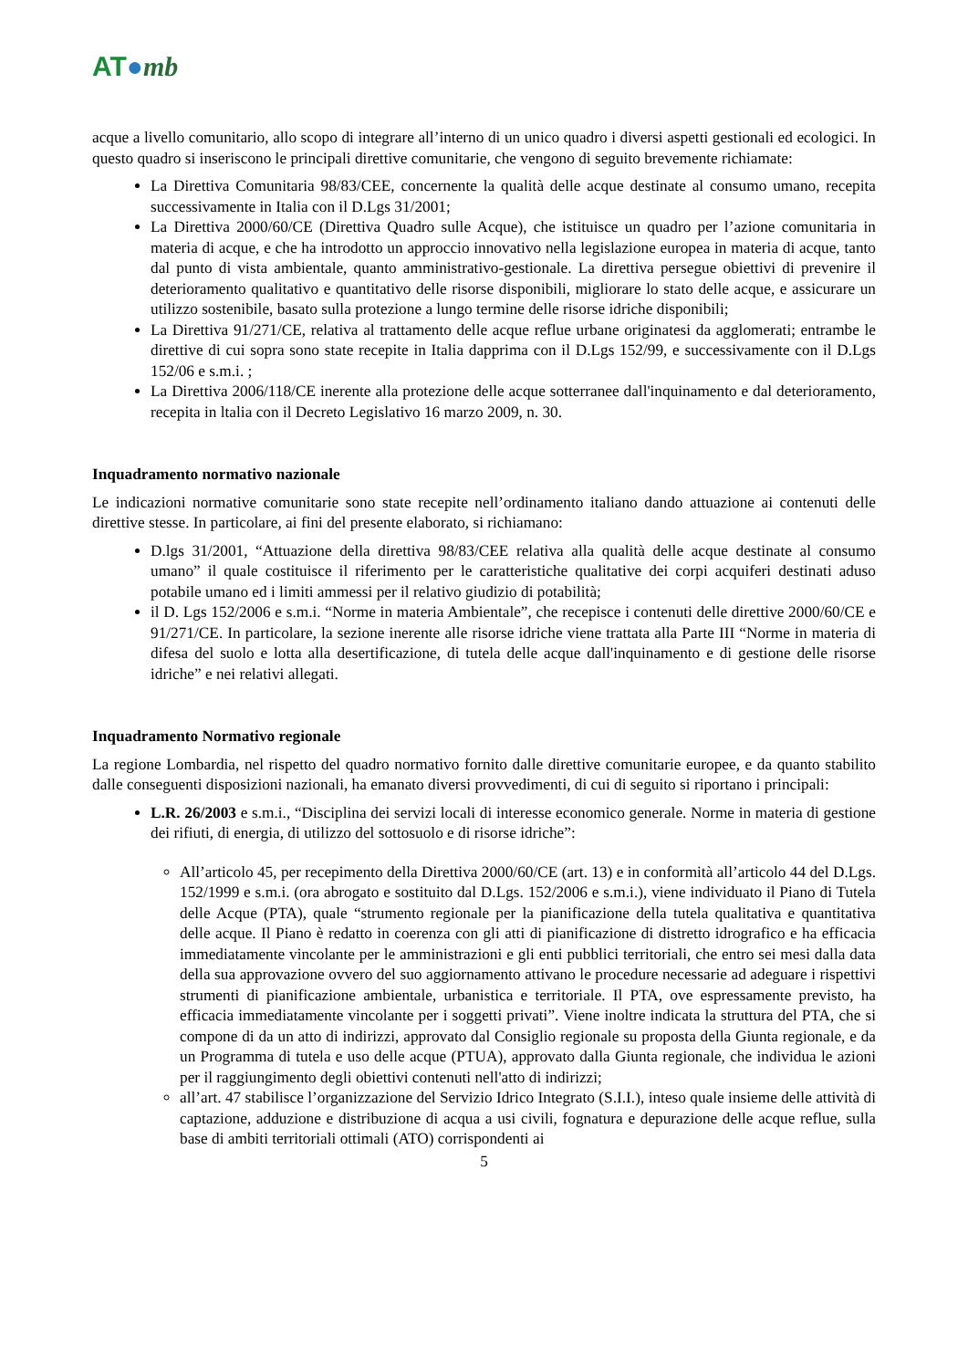AT●mb
acque a livello comunitario, allo scopo di integrare all’interno di un unico quadro i diversi aspetti gestionali ed ecologici. In questo quadro si inseriscono le principali direttive comunitarie, che vengono di seguito brevemente richiamate:
La Direttiva Comunitaria 98/83/CEE, concernente la qualità delle acque destinate al consumo umano, recepita successivamente in Italia con il D.Lgs 31/2001;
La Direttiva 2000/60/CE (Direttiva Quadro sulle Acque), che istituisce un quadro per l’azione comunitaria in materia di acque, e che ha introdotto un approccio innovativo nella legislazione europea in materia di acque, tanto dal punto di vista ambientale, quanto amministrativo-gestionale. La direttiva persegue obiettivi di prevenire il deterioramento qualitativo e quantitativo delle risorse disponibili, migliorare lo stato delle acque, e assicurare un utilizzo sostenibile, basato sulla protezione a lungo termine delle risorse idriche disponibili;
La Direttiva 91/271/CE, relativa al trattamento delle acque reflue urbane originatesi da agglomerati; entrambe le direttive di cui sopra sono state recepite in Italia dapprima con il D.Lgs 152/99, e successivamente con il D.Lgs 152/06 e s.m.i. ;
La Direttiva 2006/118/CE inerente alla protezione delle acque sotterranee dall'inquinamento e dal deterioramento, recepita in ltalia con il Decreto Legislativo 16 marzo 2009, n. 30.
Inquadramento normativo nazionale
Le indicazioni normative comunitarie sono state recepite nell’ordinamento italiano dando attuazione ai contenuti delle direttive stesse. In particolare, ai fini del presente elaborato, si richiamano:
D.lgs 31/2001, “Attuazione della direttiva 98/83/CEE relativa alla qualità delle acque destinate al consumo umano” il quale costituisce il riferimento per le caratteristiche qualitative dei corpi acquiferi destinati aduso potabile umano ed i limiti ammessi per il relativo giudizio di potabilità;
il D. Lgs 152/2006 e s.m.i. “Norme in materia Ambientale”, che recepisce i contenuti delle direttive 2000/60/CE e 91/271/CE. In particolare, la sezione inerente alle risorse idriche viene trattata alla Parte III “Norme in materia di difesa del suolo e lotta alla desertificazione, di tutela delle acque dall'inquinamento e di gestione delle risorse idriche” e nei relativi allegati.
Inquadramento Normativo regionale
La regione Lombardia, nel rispetto del quadro normativo fornito dalle direttive comunitarie europee, e da quanto stabilito dalle conseguenti disposizioni nazionali, ha emanato diversi provvedimenti, di cui di seguito si riportano i principali:
L.R. 26/2003 e s.m.i., “Disciplina dei servizi locali di interesse economico generale. Norme in materia di gestione dei rifiuti, di energia, di utilizzo del sottosuolo e di risorse idriche”:
All’articolo 45, per recepimento della Direttiva 2000/60/CE (art. 13) e in conformità all’articolo 44 del D.Lgs. 152/1999 e s.m.i. (ora abrogato e sostituito dal D.Lgs. 152/2006 e s.m.i.), viene individuato il Piano di Tutela delle Acque (PTA), quale “strumento regionale per la pianificazione della tutela qualitativa e quantitativa delle acque. Il Piano è redatto in coerenza con gli atti di pianificazione di distretto idrografico e ha efficacia immediatamente vincolante per le amministrazioni e gli enti pubblici territoriali, che entro sei mesi dalla data della sua approvazione ovvero del suo aggiornamento attivano le procedure necessarie ad adeguare i rispettivi strumenti di pianificazione ambientale, urbanistica e territoriale. Il PTA, ove espressamente previsto, ha efficacia immediatamente vincolante per i soggetti privati”. Viene inoltre indicata la struttura del PTA, che si compone di da un atto di indirizzi, approvato dal Consiglio regionale su proposta della Giunta regionale, e da un Programma di tutela e uso delle acque (PTUA), approvato dalla Giunta regionale, che individua le azioni per il raggiungimento degli obiettivi contenuti nell'atto di indirizzi;
all’art. 47 stabilisce l’organizzazione del Servizio Idrico Integrato (S.I.I.), inteso quale insieme delle attività di captazione, adduzione e distribuzione di acqua a usi civili, fognatura e depurazione delle acque reflue, sulla base di ambiti territoriali ottimali (ATO) corrispondenti ai
5